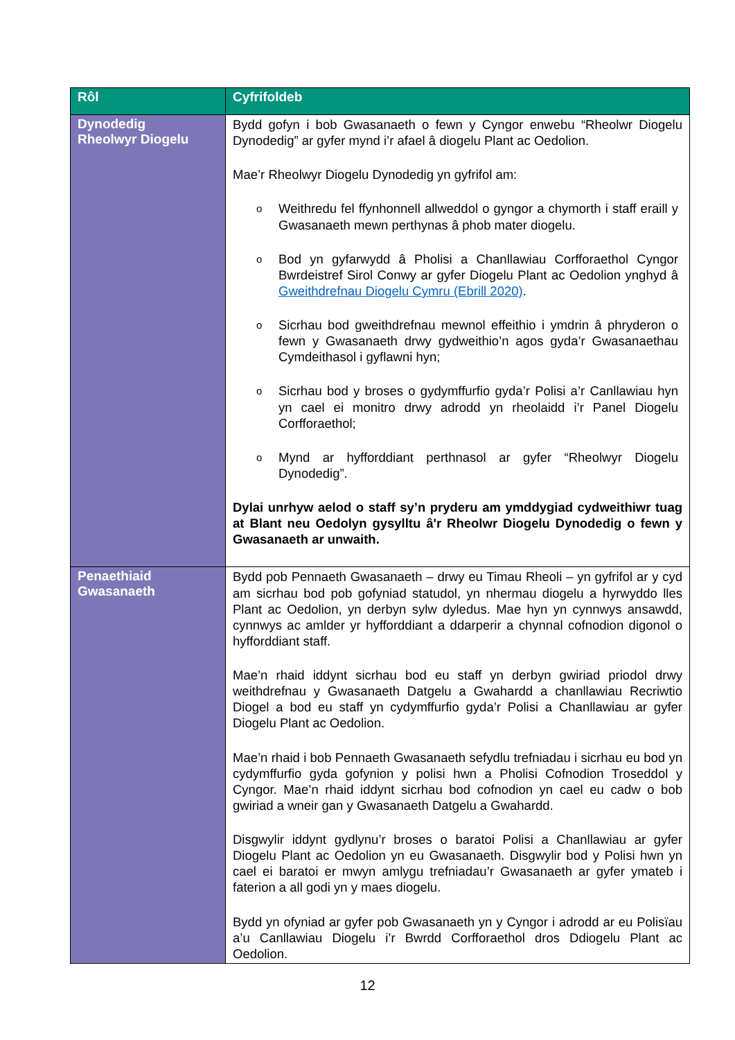| Rôl | Cyfrifoldeb |
| --- | --- |
| Dynodedig Rheolwyr Diogelu | Bydd gofyn i bob Gwasanaeth o fewn y Cyngor enwebu “Rheolwr Diogelu Dynodedig” ar gyfer mynd i’r afael â diogelu Plant ac Oedolion. Mae’r Rheolwyr Diogelu Dynodedig yn gyfrifol am: o Weithredu fel ffynhonnell allweddol o gyngor a chymorth i staff eraill y Gwasanaeth mewn perthynas â phob mater diogelu. o Bod yn gyfarwydd â Pholisi a Chanllawiau Corfforaethol Cyngor Bwrdeistref Sirol Conwy ar gyfer Diogelu Plant ac Oedolion ynghyd â Gweithdrefnau Diogelu Cymru (Ebrill 2020) . o Sicrhau bod gweithdrefnau mewnol effeithio i ymdrin â phryderon o fewn y Gwasanaeth drwy gydweithio’n agos gyda’r Gwasanaethau Cymdeithasol i gyflawni hyn; o Sicrhau bod y broses o gydymffurfio gyda’r Polisi a’r Canllawiau hyn yn cael ei monitro drwy adrodd yn rheolaidd i’r Panel Diogelu Corfforaethol; o Mynd ar hyfforddiant perthnasol ar gyfer “Rheolwyr Diogelu Dynodedig”. Dylai unrhyw aelod o staff sy’n pryderu am ymddygiad cydweithiwr tuag at Blant neu Oedolyn gysylltu â'r Rheolwr Diogelu Dynodedig o fewn y Gwasanaeth ar unwaith. |
| Penaethiaid Gwasanaeth | Bydd pob Pennaeth Gwasanaeth – drwy eu Timau Rheoli – yn gyfrifol ar y cyd am sicrhau bod pob gofyniad statudol, yn nhermau diogelu a hyrwyddo lles Plant ac Oedolion, yn derbyn sylw dyledus. Mae hyn yn cynnwys ansawdd, cynnwys ac amlder yr hyfforddiant a ddarperir a chynnal cofnodion digonol o hyfforddiant staff. Mae’n rhaid iddynt sicrhau bod eu staff yn derbyn gwiriad priodol drwy weithdrefnau y Gwasanaeth Datgelu a Gwahardd a chanllawiau Recriwtio Diogel a bod eu staff yn cydymffurfio gyda’r Polisi a Chanllawiau ar gyfer Diogelu Plant ac Oedolion. Mae’n rhaid i bob Pennaeth Gwasanaeth sefydlu trefniadau i sicrhau eu bod yn cydymffurfio gyda gofynion y polisi hwn a Pholisi Cofnodion Troseddol y Cyngor. Mae’n rhaid iddynt sicrhau bod cofnodion yn cael eu cadw o bob gwiriad a wneir gan y Gwasanaeth Datgelu a Gwahardd. Disgwylir iddynt gydlynu’r broses o baratoi Polisi a Chanllawiau ar gyfer Diogelu Plant ac Oedolion yn eu Gwasanaeth. Disgwylir bod y Polisi hwn yn cael ei baratoi er mwyn amlygu trefniadau’r Gwasanaeth ar gyfer ymateb i faterion a all godi yn y maes diogelu. Bydd yn ofyniad ar gyfer pob Gwasanaeth yn y Cyngor i adrodd ar eu Polisïau a’u Canllawiau Diogelu i’r Bwrdd Corfforaethol dros Ddiogelu Plant ac Oedolion. |
12